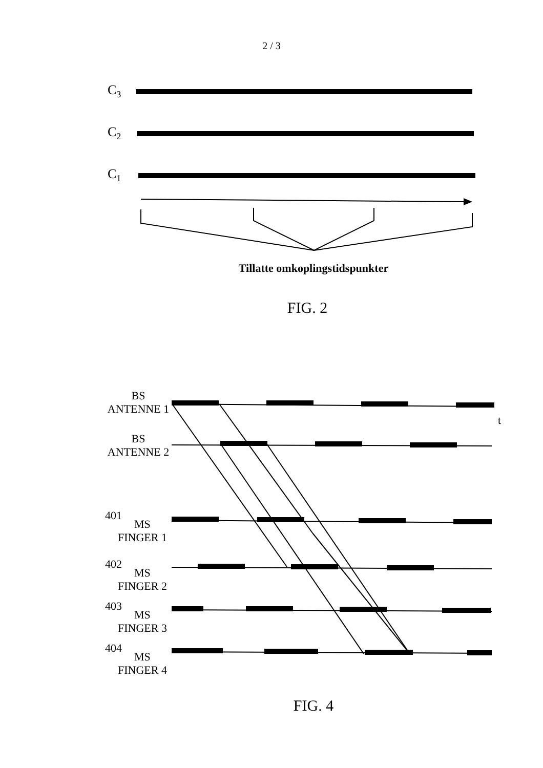2 / 3
C3
C2
C1
Tillatte omkoplingstidspunkter
FIG. 2
BS
ANTENNE 1
BS
ANTENNE 2
401
MS
FINGER 1
402
MS
FINGER 2
403
MS
FINGER 3
404
MS
FINGER 4
t
FIG. 4